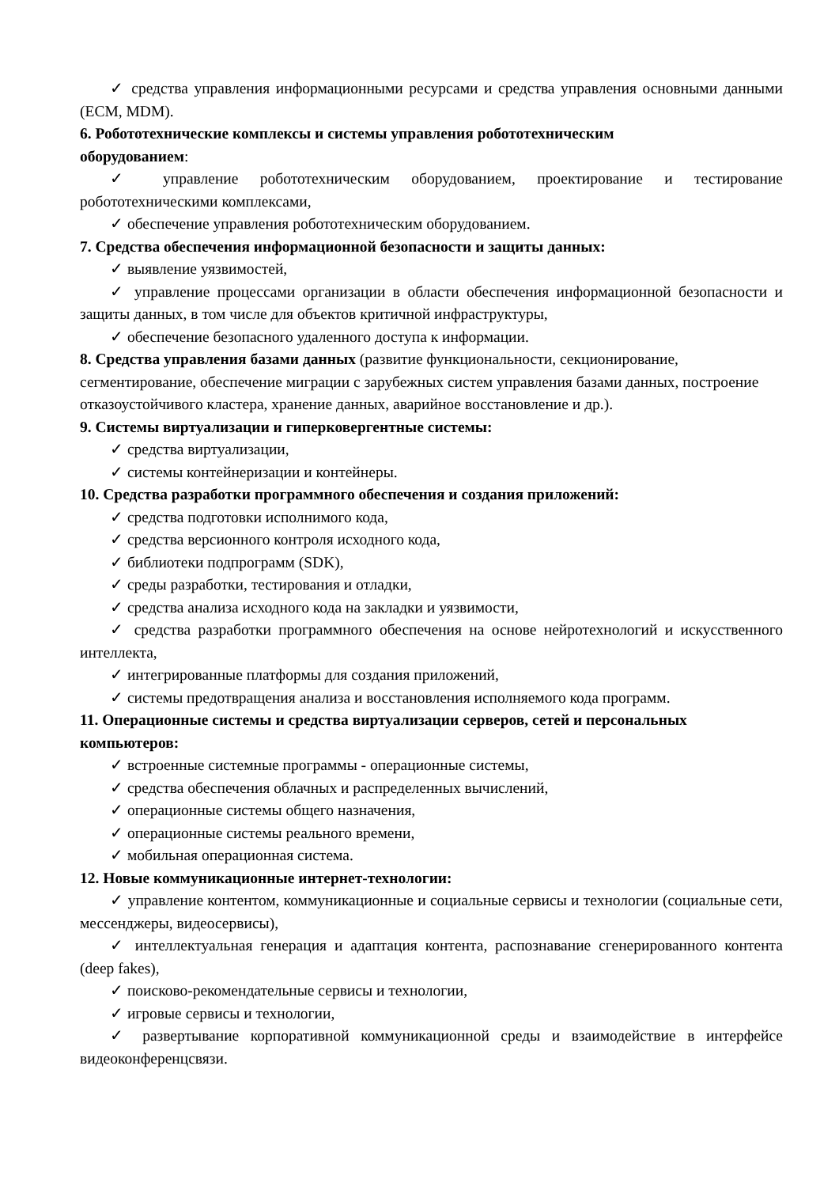✓ средства управления информационными ресурсами и средства управления основными данными (ECM, MDM).
6. Робототехнические комплексы и системы управления робототехническим
оборудованием:
✓ управление робототехническим оборудованием, проектирование и тестирование робототехническими комплексами,
✓ обеспечение управления робототехническим оборудованием.
7. Средства обеспечения информационной безопасности и защиты данных:
✓ выявление уязвимостей,
✓ управление процессами организации в области обеспечения информационной безопасности и защиты данных, в том числе для объектов критичной инфраструктуры,
✓ обеспечение безопасного удаленного доступа к информации.
8. Средства управления базами данных (развитие функциональности, секционирование, сегментирование, обеспечение миграции с зарубежных систем управления базами данных, построение отказоустойчивого кластера, хранение данных, аварийное восстановление и др.).
9. Системы виртуализации и гиперковергентные системы:
✓ средства виртуализации,
✓ системы контейнеризации и контейнеры.
10. Средства разработки программного обеспечения и создания приложений:
✓ средства подготовки исполнимого кода,
✓ средства версионного контроля исходного кода,
✓ библиотеки подпрограмм (SDK),
✓ среды разработки, тестирования и отладки,
✓ средства анализа исходного кода на закладки и уязвимости,
✓ средства разработки программного обеспечения на основе нейротехнологий и искусственного интеллекта,
✓ интегрированные платформы для создания приложений,
✓ системы предотвращения анализа и восстановления исполняемого кода программ.
11. Операционные системы и средства виртуализации серверов, сетей и персональных компьютеров:
✓ встроенные системные программы - операционные системы,
✓ средства обеспечения облачных и распределенных вычислений,
✓ операционные системы общего назначения,
✓ операционные системы реального времени,
✓ мобильная операционная система.
12. Новые коммуникационные интернет-технологии:
✓ управление контентом, коммуникационные и социальные сервисы и технологии (социальные сети, мессенджеры, видеосервисы),
✓ интеллектуальная генерация и адаптация контента, распознавание сгенерированного контента (deep fakes),
✓ поисково-рекомендательные сервисы и технологии,
✓ игровые сервисы и технологии,
✓ развертывание корпоративной коммуникационной среды и взаимодействие в интерфейсе видеоконференцсвязи.